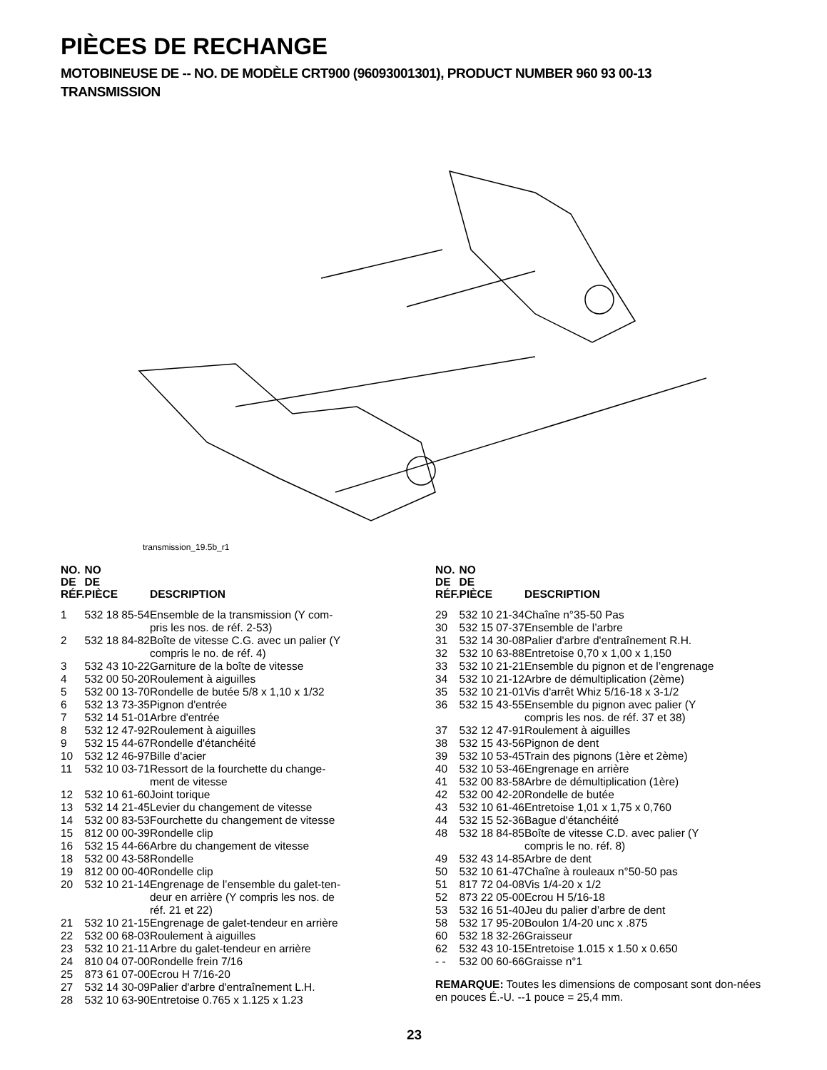PIÈCES DE RECHANGE
MOTOBINEUSE DE -- NO. DE MODÈLE CRT900 (96093001301), PRODUCT NUMBER 960 93 00-13
TRANSMISSION
transmission_19.5b_r1
| NO. DE RÉF. | NO DE PIÈCE | DESCRIPTION |
| --- | --- | --- |
| 1 | 532 18 85-54 | Ensemble de la transmission (Y com- pris les nos. de réf. 2-53) |
| 2 | 532 18 84-82 | Boîte de vitesse C.G. avec un palier (Y compris le no. de réf. 4) |
| 3 | 532 43 10-22 | Garniture de la boîte de vitesse |
| 4 | 532 00 50-20 | Roulement à aiguilles |
| 5 | 532 00 13-70 | Rondelle de butée 5/8 x 1,10 x 1/32 |
| 6 | 532 13 73-35 | Pignon d'entrée |
| 7 | 532 14 51-01 | Arbre d'entrée |
| 8 | 532 12 47-92 | Roulement à aiguilles |
| 9 | 532 15 44-67 | Rondelle d'étanchéité |
| 10 | 532 12 46-97 | Bille d'acier |
| 11 | 532 10 03-71 | Ressort de la fourchette du change- ment de vitesse |
| 12 | 532 10 61-60 | Joint torique |
| 13 | 532 14 21-45 | Levier du changement de vitesse |
| 14 | 532 00 83-53 | Fourchette du changement de vitesse |
| 15 | 812 00 00-39 | Rondelle clip |
| 16 | 532 15 44-66 | Arbre du changement de vitesse |
| 18 | 532 00 43-58 | Rondelle |
| 19 | 812 00 00-40 | Rondelle clip |
| 20 | 532 10 21-14 | Engrenage de l’ensemble du galet-ten- deur en arrière (Y compris les nos. de réf. 21 et 22) |
| 21 | 532 10 21-15 | Engrenage de galet-tendeur en arrière |
| 22 | 532 00 68-03 | Roulement à aiguilles |
| 23 | 532 10 21-11 | Arbre du galet-tendeur en arrière |
| 24 | 810 04 07-00 | Rondelle frein 7/16 |
| 25 | 873 61 07-00 | Ecrou H 7/16-20 |
| 27 | 532 14 30-09 | Palier d'arbre d'entraînement L.H. |
| 28 | 532 10 63-90 | Entretoise 0.765 x 1.125 x 1.23 |
| NO. DE RÉF. | NO DE PIÈCE | DESCRIPTION |
| --- | --- | --- |
| 29 | 532 10 21-34 | Chaîne n°35-50 Pas |
| 30 | 532 15 07-37 | Ensemble de l’arbre |
| 31 | 532 14 30-08 | Palier d'arbre d'entraînement R.H. |
| 32 | 532 10 63-88 | Entretoise 0,70 x 1,00 x 1,150 |
| 33 | 532 10 21-21 | Ensemble du pignon et de l’engrenage |
| 34 | 532 10 21-12 | Arbre de démultiplication (2ème) |
| 35 | 532 10 21-01 | Vis d'arrêt Whiz 5/16-18 x 3-1/2 |
| 36 | 532 15 43-55 | Ensemble du pignon avec palier (Y compris les nos. de réf. 37 et 38) |
| 37 | 532 12 47-91 | Roulement à aiguilles |
| 38 | 532 15 43-56 | Pignon de dent |
| 39 | 532 10 53-45 | Train des pignons (1ère et 2ème) |
| 40 | 532 10 53-46 | Engrenage en arrière |
| 41 | 532 00 83-58 | Arbre de démultiplication (1ère) |
| 42 | 532 00 42-20 | Rondelle de butée |
| 43 | 532 10 61-46 | Entretoise 1,01 x 1,75 x 0,760 |
| 44 | 532 15 52-36 | Bague d'étanchéité |
| 48 | 532 18 84-85 | Boîte de vitesse C.D. avec palier (Y compris le no. réf. 8) |
| 49 | 532 43 14-85 | Arbre de dent |
| 50 | 532 10 61-47 | Chaîne à rouleaux n°50-50 pas |
| 51 | 817 72 04-08 | Vis 1/4-20 x 1/2 |
| 52 | 873 22 05-00 | Ecrou H 5/16-18 |
| 53 | 532 16 51-40 | Jeu du palier d’arbre de dent |
| 58 | 532 17 95-20 | Boulon 1/4-20 unc x .875 |
| 60 | 532 18 32-26 | Graisseur |
| 62 | 532 43 10-15 | Entretoise 1.015 x 1.50 x 0.650 |
| - - | 532 00 60-66 | Graisse n°1 |
REMARQUE: Toutes les dimensions de composant sont don-nées en pouces É.-U. --1 pouce = 25,4 mm.
23